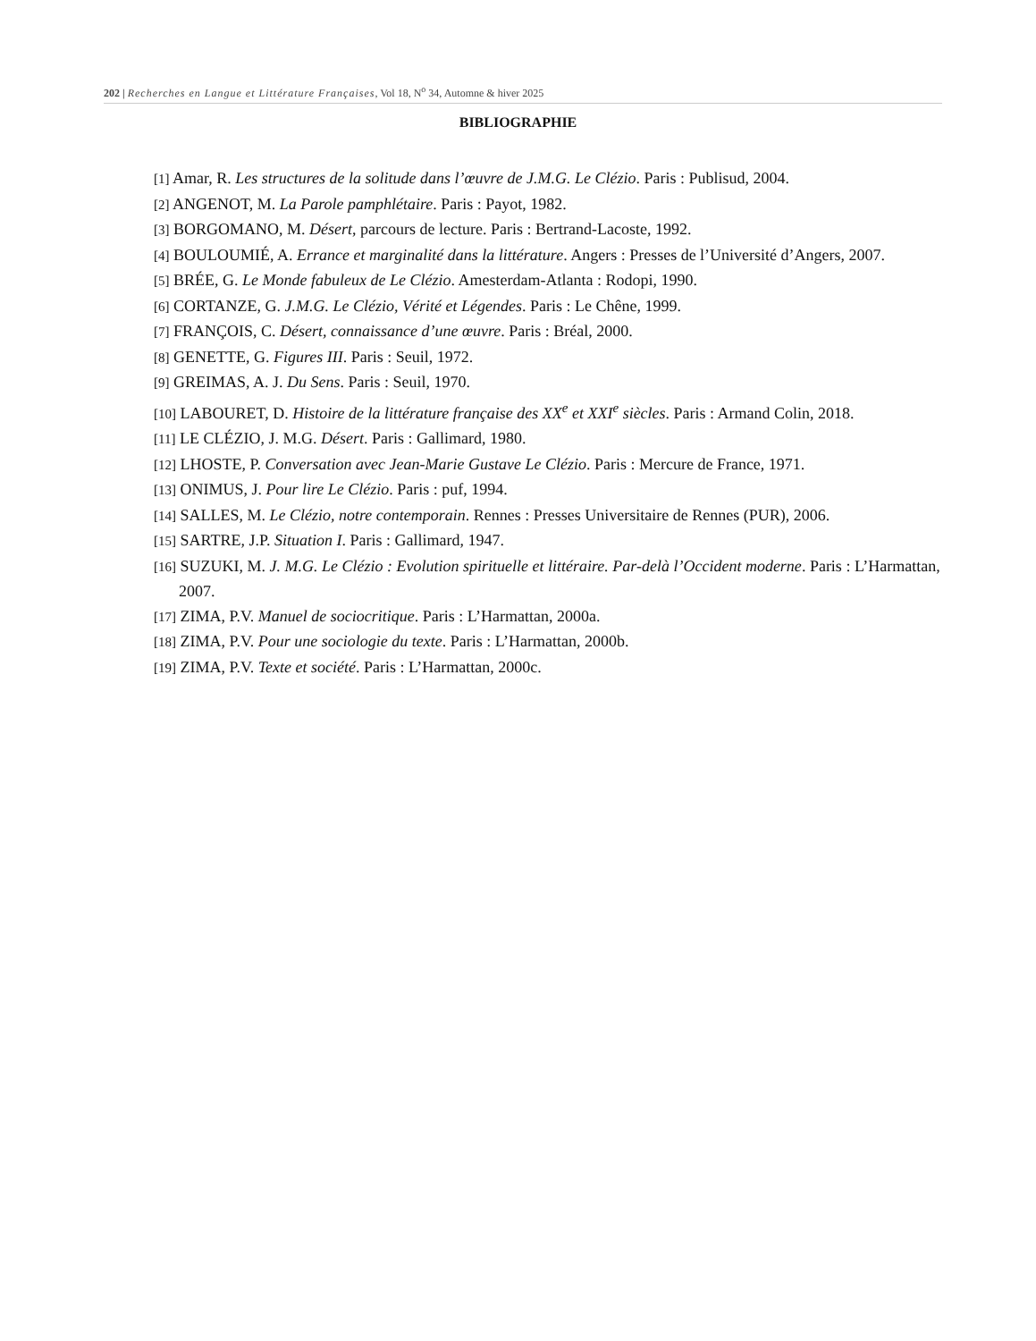202 | Recherches en Langue et Littérature Françaises, Vol 18, N<sup>o</sup> 34, Automne & hiver 2025
BIBLIOGRAPHIE
[1] Amar, R. Les structures de la solitude dans l’œuvre de J.M.G. Le Clézio. Paris : Publisud, 2004.
[2] ANGENOT, M. La Parole pamphlétaire. Paris : Payot, 1982.
[3] BORGOMANO, M. Désert, parcours de lecture. Paris : Bertrand-Lacoste, 1992.
[4] BOULOUMIÉ, A. Errance et marginalité dans la littérature. Angers : Presses de l’Université d’Angers, 2007.
[5] BRÉE, G. Le Monde fabuleux de Le Clézio. Amesterdam-Atlanta : Rodopi, 1990.
[6] CORTANZE, G. J.M.G. Le Clézio, Vérité et Légendes. Paris : Le Chêne, 1999.
[7] FRANÇOIS, C. Désert, connaissance d’une œuvre. Paris : Bréal, 2000.
[8] GENETTE, G. Figures III. Paris : Seuil, 1972.
[9] GREIMAS, A. J. Du Sens. Paris : Seuil, 1970.
[10] LABOURET, D. Histoire de la littérature française des XX<sup>e</sup> et XXI<sup>e</sup> siècles. Paris : Armand Colin, 2018.
[11] LE CLÉZIO, J. M.G. Désert. Paris : Gallimard, 1980.
[12] LHOSTE, P. Conversation avec Jean-Marie Gustave Le Clézio. Paris : Mercure de France, 1971.
[13] ONIMUS, J. Pour lire Le Clézio. Paris : puf, 1994.
[14] SALLES, M. Le Clézio, notre contemporain. Rennes : Presses Universitaire de Rennes (PUR), 2006.
[15] SARTRE, J.P. Situation I. Paris : Gallimard, 1947.
[16] SUZUKI, M. J. M.G. Le Clézio : Evolution spirituelle et littéraire. Par-delà l’Occident moderne. Paris : L’Harmattan, 2007.
[17] ZIMA, P.V. Manuel de sociocritique. Paris : L’Harmattan, 2000a.
[18] ZIMA, P.V. Pour une sociologie du texte. Paris : L’Harmattan, 2000b.
[19] ZIMA, P.V. Texte et société. Paris : L’Harmattan, 2000c.